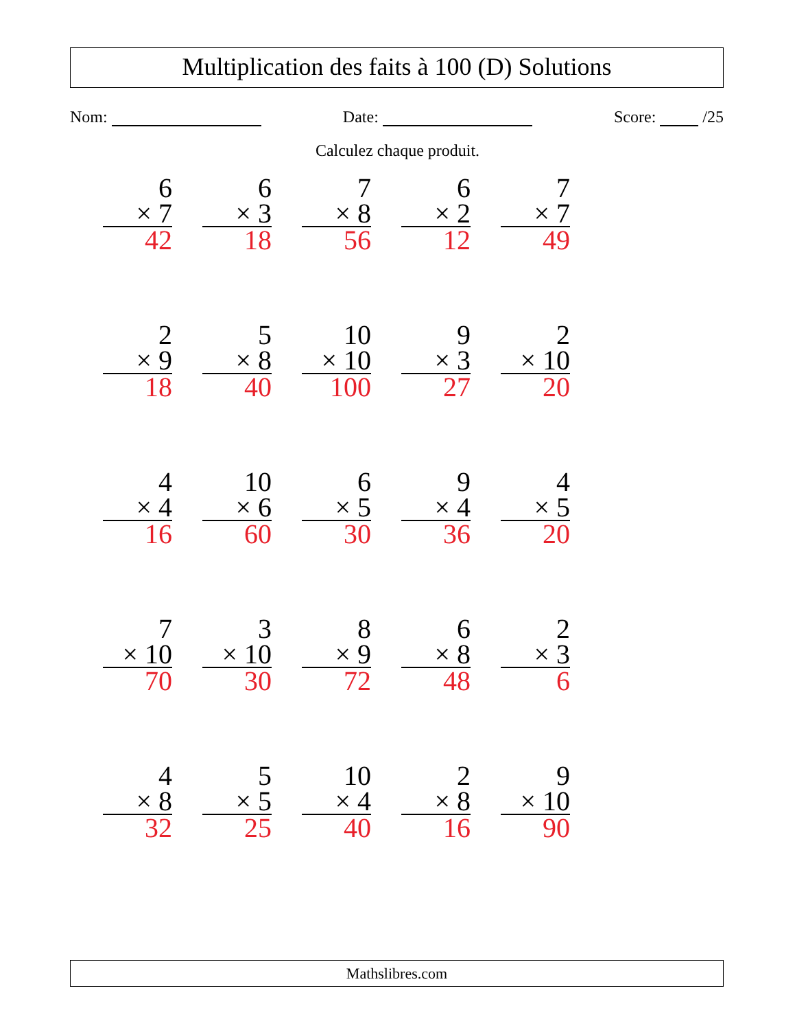Multiplication des faits à 100 (D) Solutions
Nom: Date: Score: /25
Calculez chaque produit.
| 6 × 7 42 | 6 × 3 18 | 7 × 8 56 | 6 × 2 12 | 7 × 7 49 |
| 2 × 9 18 | 5 × 8 40 | 10 × 10 100 | 9 × 3 27 | 2 × 10 20 |
| 4 × 4 16 | 10 × 6 60 | 6 × 5 30 | 9 × 4 36 | 4 × 5 20 |
| 7 × 10 70 | 3 × 10 30 | 8 × 9 72 | 6 × 8 48 | 2 × 3 6 |
| 4 × 8 32 | 5 × 5 25 | 10 × 4 40 | 2 × 8 16 | 9 × 10 90 |
Mathslibres.com